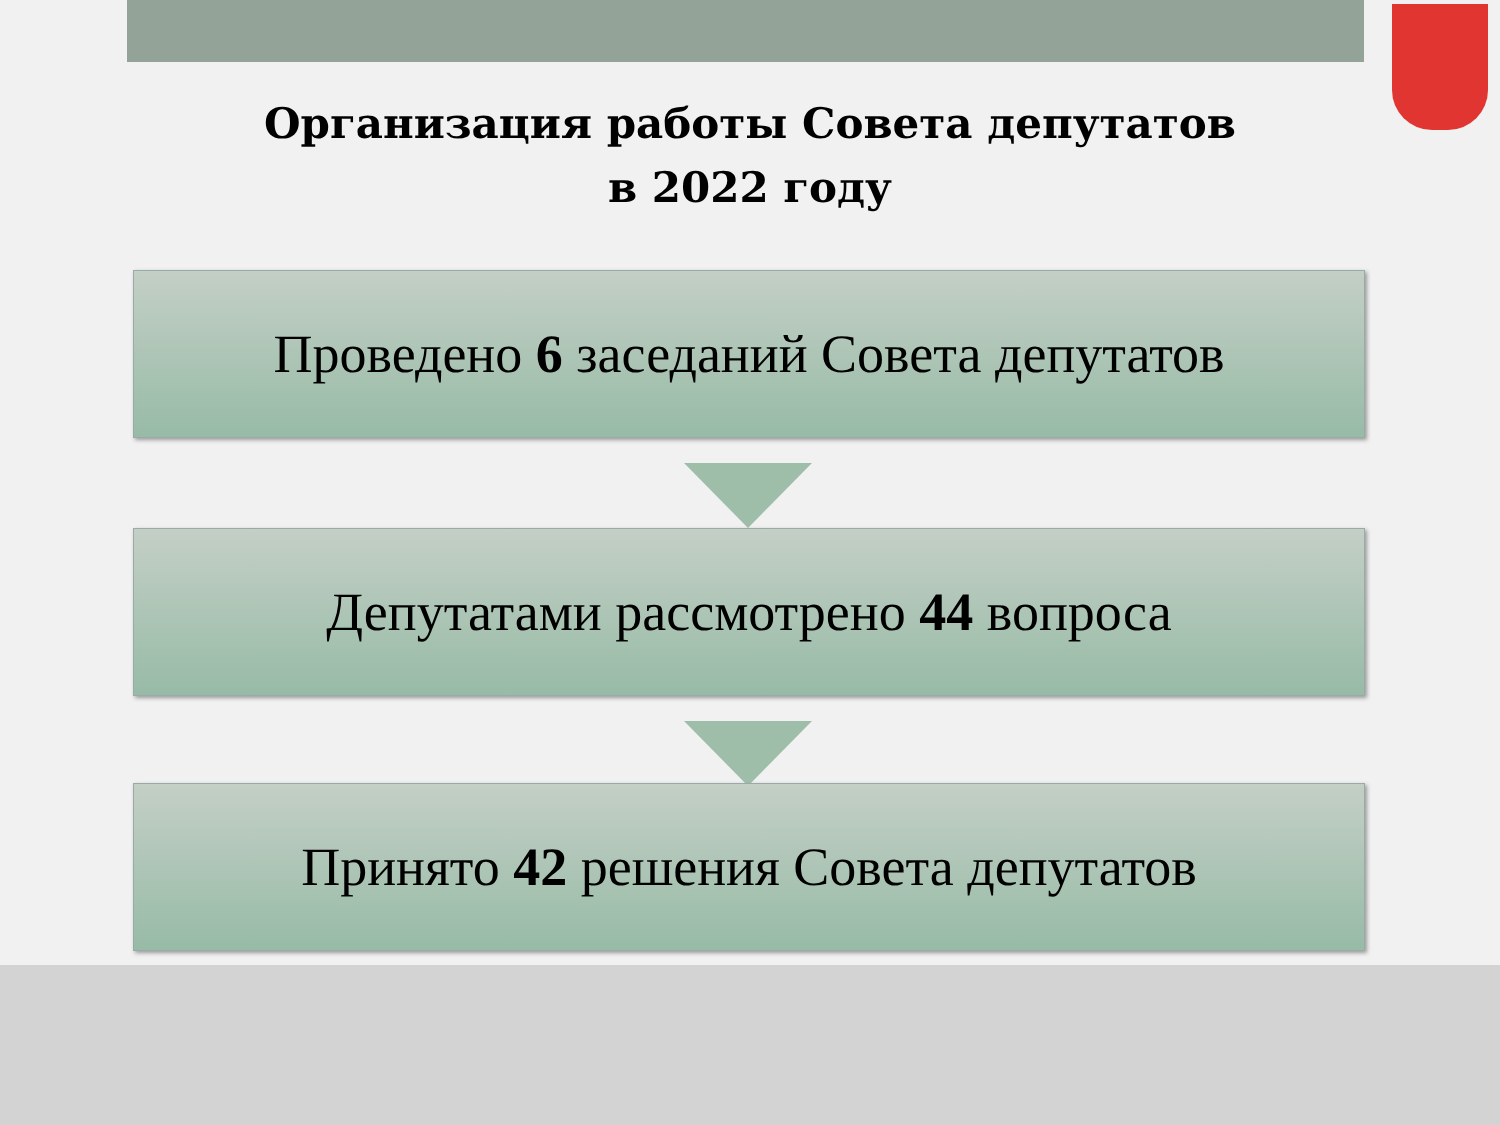Организация работы Совета депутатов
в 2022 году
Проведено 6 заседаний Совета депутатов
Депутатами рассмотрено 44 вопроса
Принято 42 решения Совета депутатов